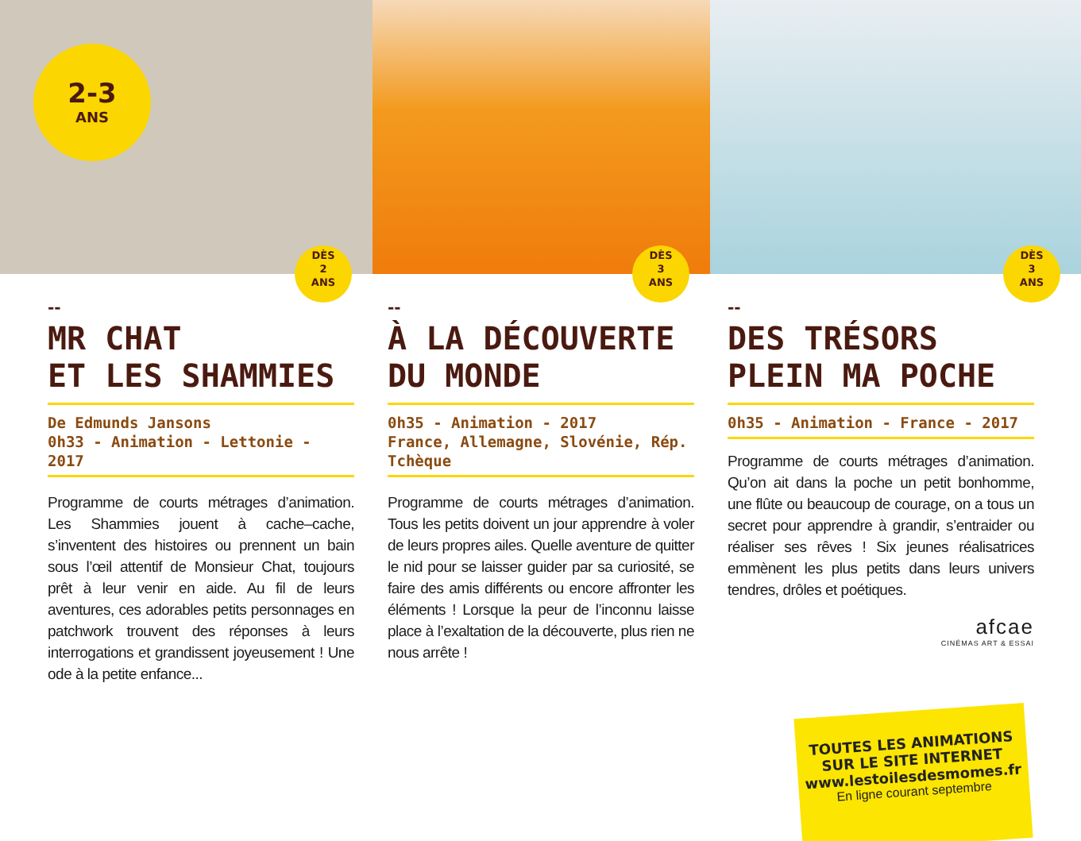2-3
ANS
DÈS
2
ANS
DÈS
3
ANS
DÈS
3
ANS
--
MR CHAT
ET LES SHAMMIES
De Edmunds Jansons
0h33 - Animation - Lettonie - 2017
Programme de courts métrages d’animation. Les Shammies jouent à cache–cache, s’inventent des histoires ou prennent un bain sous l’œil attentif de Monsieur Chat, toujours prêt à leur venir en aide. Au fil de leurs aventures, ces adorables petits personnages en patchwork trouvent des réponses à leurs interrogations et grandissent joyeusement ! Une ode à la petite enfance...
--
À LA DÉCOUVERTE
DU MONDE
0h35 - Animation - 2017
France, Allemagne, Slovénie, Rép. Tchèque
Programme de courts métrages d’animation. Tous les petits doivent un jour apprendre à voler de leurs propres ailes. Quelle aventure de quitter le nid pour se laisser guider par sa curiosité, se faire des amis différents ou encore affronter les éléments ! Lorsque la peur de l’inconnu laisse place à l’exaltation de la découverte, plus rien ne nous arrête !
--
DES TRÉSORS
PLEIN MA POCHE
0h35 - Animation - France - 2017
Programme de courts métrages d’animation. Qu’on ait dans la poche un petit bonhomme, une flûte ou beaucoup de courage, on a tous un secret pour apprendre à grandir, s’entraider ou réaliser ses rêves ! Six jeunes réalisatrices emmènent les plus petits dans leurs univers tendres, drôles et poétiques.
afcae
CINÉMAS ART & ESSAI
TOUTES LES ANIMATIONS
SUR LE SITE INTERNET
www.lestoilesdesmomes.fr
En ligne courant septembre